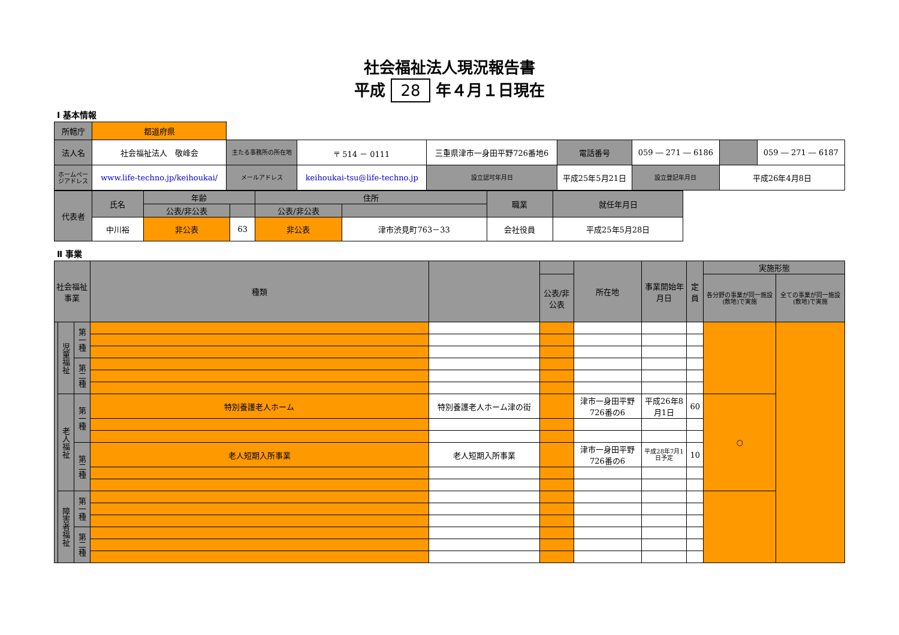社会福祉法人現況報告書
平成 28 年４月１日現在
Ⅰ 基本情報
| 所轄庁 | 都道府県 | | | | | | | | | |
| 法人名 | 社会福祉法人 敬峰会 | 主たる事務所の所在地 | 〒 514 － 0111 | 三重県津市一身田平野726番地6 | | 電話番号 | 059 ― 271 ― 6186 | | | 059 ― 271 ― 6187 |
| ホームページアドレス | www.life-techno.jp/keihoukai/ | メールアドレス | keihoukai-tsu@life-techno.jp | | 設立認可年月日 | 平成25年5月21日 | | 設立登記年月日 | 平成26年4月8日 | |
| 代表者 | 氏名 | 年齢 | | 住所 | | 職業 | 就任年月日 |
| | | 公表/非公表 | | 公表/非公表 | | | |
| | 中川裕 | 非公表 | 63 | 非公表 | 津市渋見町763－33 | 会社役員 | 平成25年5月28日 |
Ⅱ 事業
| 社会福祉事業 | | | 種類 | | | 所在地 | 事業開始年月日 | 定員 | 実施形態 | |
| | | | | | 公表/非公表 | | | | 各分野の事業が同一施設(敷地)で実施 | 全ての事業が同一施設(敷地)で実施 |
| | 児童福祉 | 第一種 | | | | | | | | |
| | | 第二種 | | | | | | | | |
| | 老人福祉 | 第一種 | 特別養護老人ホーム | 特別養護老人ホーム津の街 | | 津市一身田平野726番の6 | 平成26年8月1日 | 60 | ○ | |
| | | 第二種 | 老人短期入所事業 | 老人短期入所事業 | | 津市一身田平野726番の6 | 平成28年7月1日予定 | 10 | | |
| | 障害者福祉 | 第一種 | | | | | | | | |
| | | 第二種 | | | | | | | | |